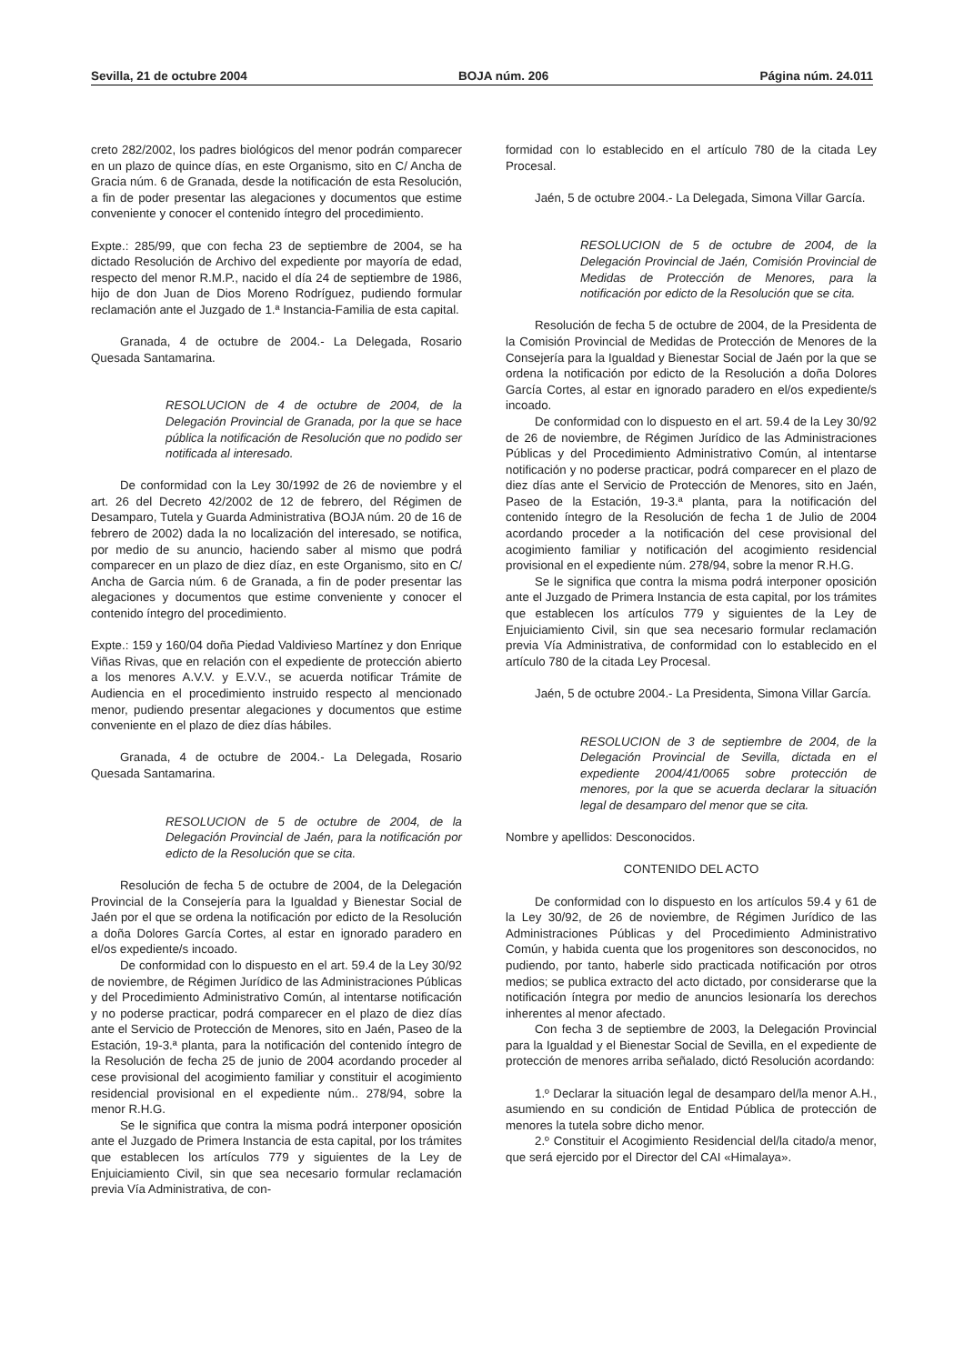Sevilla, 21 de octubre 2004 BOJA núm. 206 Página núm. 24.011
creto 282/2002, los padres biológicos del menor podrán comparecer en un plazo de quince días, en este Organismo, sito en C/ Ancha de Gracia núm. 6 de Granada, desde la notificación de esta Resolución, a fin de poder presentar las alegaciones y documentos que estime conveniente y conocer el contenido íntegro del procedimiento.
Expte.: 285/99, que con fecha 23 de septiembre de 2004, se ha dictado Resolución de Archivo del expediente por mayoría de edad, respecto del menor R.M.P., nacido el día 24 de septiembre de 1986, hijo de don Juan de Dios Moreno Rodríguez, pudiendo formular reclamación ante el Juzgado de 1.ª Instancia-Familia de esta capital.
Granada, 4 de octubre de 2004.- La Delegada, Rosario Quesada Santamarina.
RESOLUCION de 4 de octubre de 2004, de la Delegación Provincial de Granada, por la que se hace pública la notificación de Resolución que no podido ser notificada al interesado.
De conformidad con la Ley 30/1992 de 26 de noviembre y el art. 26 del Decreto 42/2002 de 12 de febrero, del Régimen de Desamparo, Tutela y Guarda Administrativa (BOJA núm. 20 de 16 de febrero de 2002) dada la no localización del interesado, se notifica, por medio de su anuncio, haciendo saber al mismo que podrá comparecer en un plazo de diez díaz, en este Organismo, sito en C/ Ancha de Garcia núm. 6 de Granada, a fin de poder presentar las alegaciones y documentos que estime conveniente y conocer el contenido íntegro del procedimiento.
Expte.: 159 y 160/04 doña Piedad Valdivieso Martínez y don Enrique Viñas Rivas, que en relación con el expediente de protección abierto a los menores A.V.V. y E.V.V., se acuerda notificar Trámite de Audiencia en el procedimiento instruido respecto al mencionado menor, pudiendo presentar alegaciones y documentos que estime conveniente en el plazo de diez días hábiles.
Granada, 4 de octubre de 2004.- La Delegada, Rosario Quesada Santamarina.
RESOLUCION de 5 de octubre de 2004, de la Delegación Provincial de Jaén, para la notificación por edicto de la Resolución que se cita.
Resolución de fecha 5 de octubre de 2004, de la Delegación Provincial de la Consejería para la Igualdad y Bienestar Social de Jaén por el que se ordena la notificación por edicto de la Resolución a doña Dolores García Cortes, al estar en ignorado paradero en el/os expediente/s incoado.
De conformidad con lo dispuesto en el art. 59.4 de la Ley 30/92 de noviembre, de Régimen Jurídico de las Administraciones Públicas y del Procedimiento Administrativo Común, al intentarse notificación y no poderse practicar, podrá comparecer en el plazo de diez días ante el Servicio de Protección de Menores, sito en Jaén, Paseo de la Estación, 19-3.ª planta, para la notificación del contenido íntegro de la Resolución de fecha 25 de junio de 2004 acordando proceder al cese provisional del acogimiento familiar y constituir el acogimiento residencial provisional en el expediente núm.. 278/94, sobre la menor R.H.G.
Se le significa que contra la misma podrá interponer oposición ante el Juzgado de Primera Instancia de esta capital, por los trámites que establecen los artículos 779 y siguientes de la Ley de Enjuiciamiento Civil, sin que sea necesario formular reclamación previa Vía Administrativa, de con-
formidad con lo establecido en el artículo 780 de la citada Ley Procesal.
Jaén, 5 de octubre 2004.- La Delegada, Simona Villar García.
RESOLUCION de 5 de octubre de 2004, de la Delegación Provincial de Jaén, Comisión Provincial de Medidas de Protección de Menores, para la notificación por edicto de la Resolución que se cita.
Resolución de fecha 5 de octubre de 2004, de la Presidenta de la Comisión Provincial de Medidas de Protección de Menores de la Consejería para la Igualdad y Bienestar Social de Jaén por la que se ordena la notificación por edicto de la Resolución a doña Dolores García Cortes, al estar en ignorado paradero en el/os expediente/s incoado.
De conformidad con lo dispuesto en el art. 59.4 de la Ley 30/92 de 26 de noviembre, de Régimen Jurídico de las Administraciones Públicas y del Procedimiento Administrativo Común, al intentarse notificación y no poderse practicar, podrá comparecer en el plazo de diez días ante el Servicio de Protección de Menores, sito en Jaén, Paseo de la Estación, 19-3.ª planta, para la notificación del contenido íntegro de la Resolución de fecha 1 de Julio de 2004 acordando proceder a la notificación del cese provisional del acogimiento familiar y notificación del acogimiento residencial provisional en el expediente núm. 278/94, sobre la menor R.H.G.
Se le significa que contra la misma podrá interponer oposición ante el Juzgado de Primera Instancia de esta capital, por los trámites que establecen los artículos 779 y siguientes de la Ley de Enjuiciamiento Civil, sin que sea necesario formular reclamación previa Vía Administrativa, de conformidad con lo establecido en el artículo 780 de la citada Ley Procesal.
Jaén, 5 de octubre 2004.- La Presidenta, Simona Villar García.
RESOLUCION de 3 de septiembre de 2004, de la Delegación Provincial de Sevilla, dictada en el expediente 2004/41/0065 sobre protección de menores, por la que se acuerda declarar la situación legal de desamparo del menor que se cita.
Nombre y apellidos: Desconocidos.
CONTENIDO DEL ACTO
De conformidad con lo dispuesto en los artículos 59.4 y 61 de la Ley 30/92, de 26 de noviembre, de Régimen Jurídico de las Administraciones Públicas y del Procedimiento Administrativo Común, y habida cuenta que los progenitores son desconocidos, no pudiendo, por tanto, haberle sido practicada notificación por otros medios; se publica extracto del acto dictado, por considerarse que la notificación íntegra por medio de anuncios lesionaría los derechos inherentes al menor afectado.
Con fecha 3 de septiembre de 2003, la Delegación Provincial para la Igualdad y el Bienestar Social de Sevilla, en el expediente de protección de menores arriba señalado, dictó Resolución acordando:
1.º Declarar la situación legal de desamparo del/la menor A.H., asumiendo en su condición de Entidad Pública de protección de menores la tutela sobre dicho menor.
2.º Constituir el Acogimiento Residencial del/la citado/a menor, que será ejercido por el Director del CAI «Himalaya».